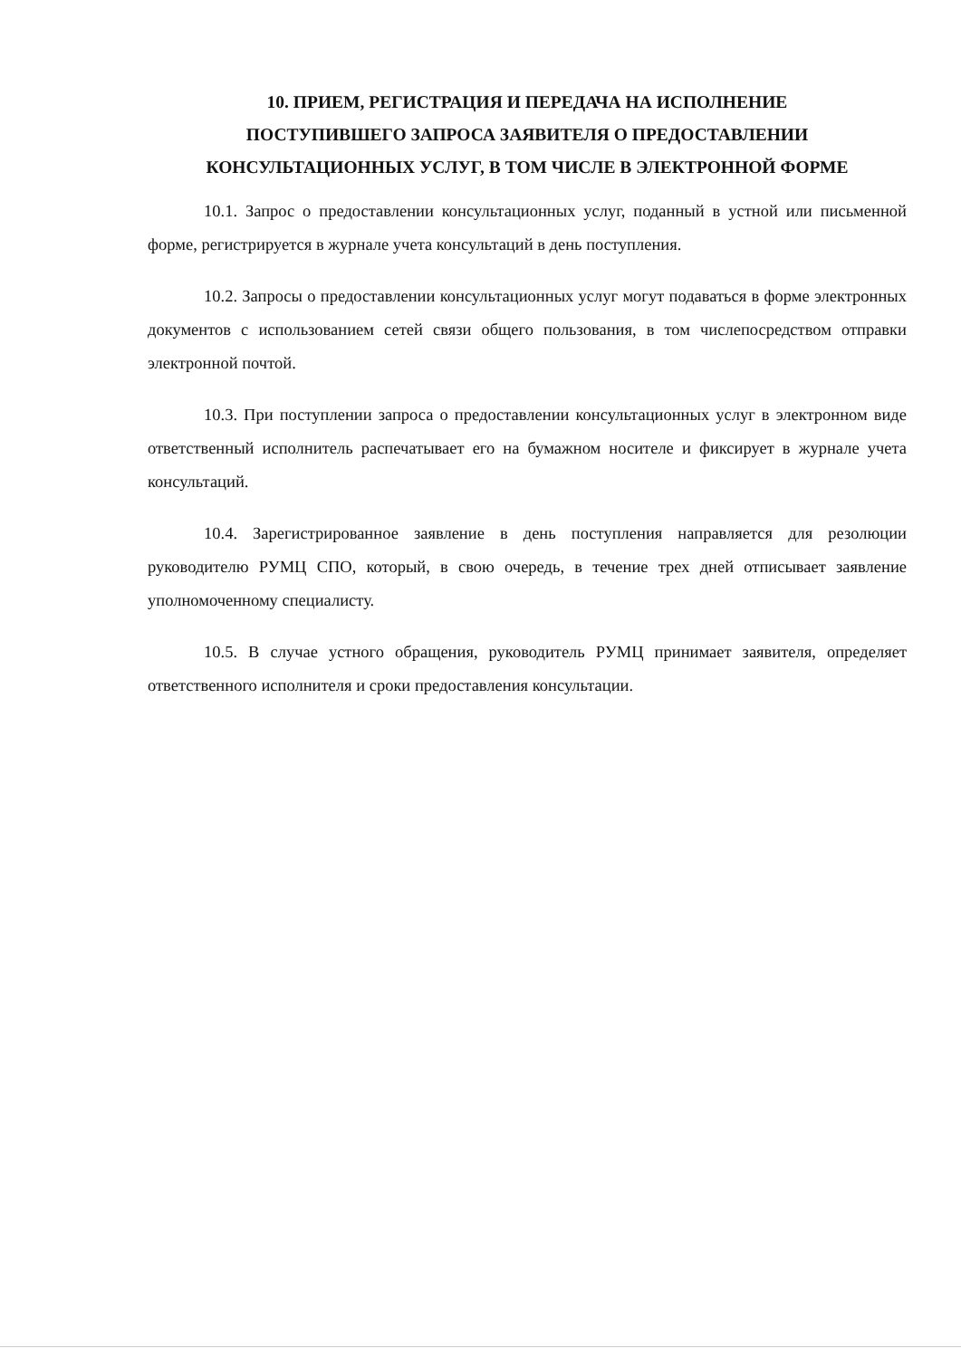10. ПРИЕМ, РЕГИСТРАЦИЯ И ПЕРЕДАЧА НА ИСПОЛНЕНИЕ
ПОСТУПИВШЕГО ЗАПРОСА ЗАЯВИТЕЛЯ О ПРЕДОСТАВЛЕНИИ
КОНСУЛЬТАЦИОННЫХ УСЛУГ, В ТОМ ЧИСЛЕ В ЭЛЕКТРОННОЙ ФОРМЕ
10.1. Запрос о предоставлении консультационных услуг, поданный в устной или письменной форме, регистрируется в журнале учета консультаций в день поступления.
10.2. Запросы о предоставлении консультационных услуг могут подаваться в форме электронных документов с использованием сетей связи общего пользования, в том числепосредством отправки электронной почтой.
10.3. При поступлении запроса о предоставлении консультационных услуг в электронном виде ответственный исполнитель распечатывает его на бумажном носителе и фиксирует в журнале учета консультаций.
10.4. Зарегистрированное заявление в день поступления направляется для резолюции руководителю РУМЦ СПО, который, в свою очередь, в течение трех дней отписывает заявление уполномоченному специалисту.
10.5. В случае устного обращения, руководитель РУМЦ принимает заявителя, определяет ответственного исполнителя и сроки предоставления консультации.